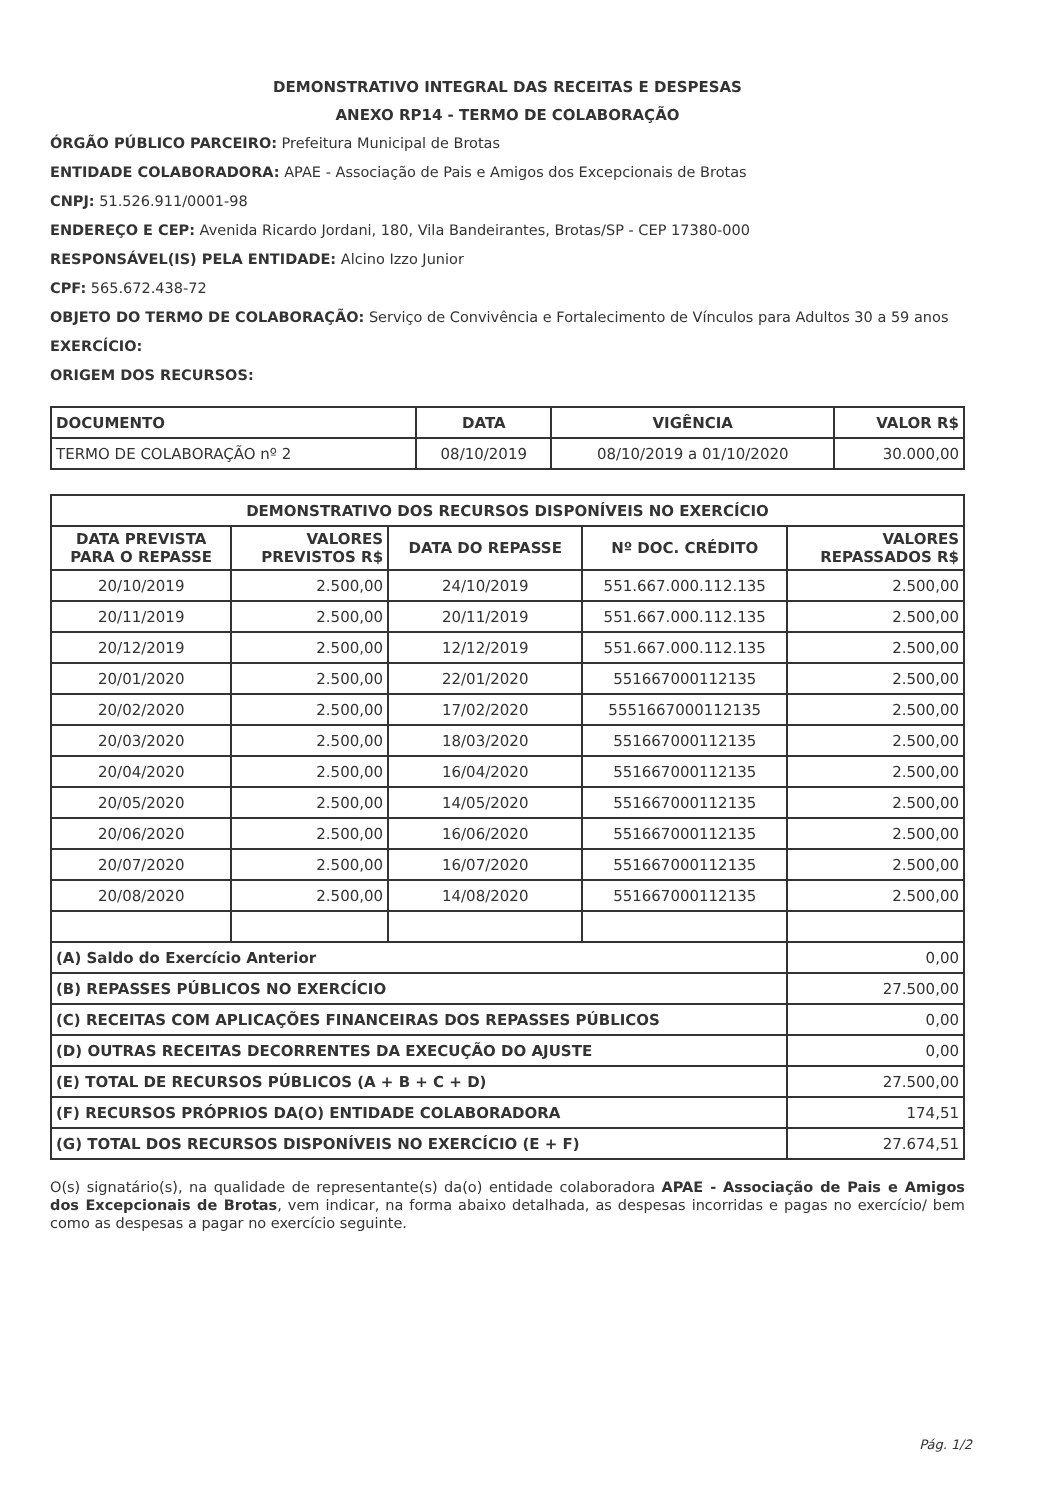DEMONSTRATIVO INTEGRAL DAS RECEITAS E DESPESAS
ANEXO RP14 - TERMO DE COLABORAÇÃO
ÓRGÃO PÚBLICO PARCEIRO: Prefeitura Municipal de Brotas
ENTIDADE COLABORADORA: APAE - Associação de Pais e Amigos dos Excepcionais de Brotas
CNPJ: 51.526.911/0001-98
ENDEREÇO E CEP: Avenida Ricardo Jordani, 180, Vila Bandeirantes, Brotas/SP - CEP 17380-000
RESPONSÁVEL(IS) PELA ENTIDADE: Alcino Izzo Junior
CPF: 565.672.438-72
OBJETO DO TERMO DE COLABORAÇÃO: Serviço de Convivência e Fortalecimento de Vínculos para Adultos 30 a 59 anos
EXERCÍCIO:
ORIGEM DOS RECURSOS:
| DOCUMENTO | DATA | VIGÊNCIA | VALOR R$ |
| --- | --- | --- | --- |
| TERMO DE COLABORAÇÃO nº 2 | 08/10/2019 | 08/10/2019 a 01/10/2020 | 30.000,00 |
| DEMONSTRATIVO DOS RECURSOS DISPONÍVEIS NO EXERCÍCIO | | | | |
| --- | --- | --- | --- | --- |
| DATA PREVISTA PARA O REPASSE | VALORES PREVISTOS R$ | DATA DO REPASSE | Nº DOC. CRÉDITO | VALORES REPASSADOS R$ |
| 20/10/2019 | 2.500,00 | 24/10/2019 | 551.667.000.112.135 | 2.500,00 |
| 20/11/2019 | 2.500,00 | 20/11/2019 | 551.667.000.112.135 | 2.500,00 |
| 20/12/2019 | 2.500,00 | 12/12/2019 | 551.667.000.112.135 | 2.500,00 |
| 20/01/2020 | 2.500,00 | 22/01/2020 | 551667000112135 | 2.500,00 |
| 20/02/2020 | 2.500,00 | 17/02/2020 | 5551667000112135 | 2.500,00 |
| 20/03/2020 | 2.500,00 | 18/03/2020 | 551667000112135 | 2.500,00 |
| 20/04/2020 | 2.500,00 | 16/04/2020 | 551667000112135 | 2.500,00 |
| 20/05/2020 | 2.500,00 | 14/05/2020 | 551667000112135 | 2.500,00 |
| 20/06/2020 | 2.500,00 | 16/06/2020 | 551667000112135 | 2.500,00 |
| 20/07/2020 | 2.500,00 | 16/07/2020 | 551667000112135 | 2.500,00 |
| 20/08/2020 | 2.500,00 | 14/08/2020 | 551667000112135 | 2.500,00 |
| (A) Saldo do Exercício Anterior | | | | 0,00 |
| (B) REPASSES PÚBLICOS NO EXERCÍCIO | | | | 27.500,00 |
| (C) RECEITAS COM APLICAÇÕES FINANCEIRAS DOS REPASSES PÚBLICOS | | | | 0,00 |
| (D) OUTRAS RECEITAS DECORRENTES DA EXECUÇÃO DO AJUSTE | | | | 0,00 |
| (E) TOTAL DE RECURSOS PÚBLICOS (A + B + C + D) | | | | 27.500,00 |
| (F) RECURSOS PRÓPRIOS DA(O) ENTIDADE COLABORADORA | | | | 174,51 |
| (G) TOTAL DOS RECURSOS DISPONÍVEIS NO EXERCÍCIO (E + F) | | | | 27.674,51 |
O(s) signatário(s), na qualidade de representante(s) da(o) entidade colaboradora APAE - Associação de Pais e Amigos dos Excepcionais de Brotas, vem indicar, na forma abaixo detalhada, as despesas incorridas e pagas no exercício/ bem como as despesas a pagar no exercício seguinte.
Pág. 1/2